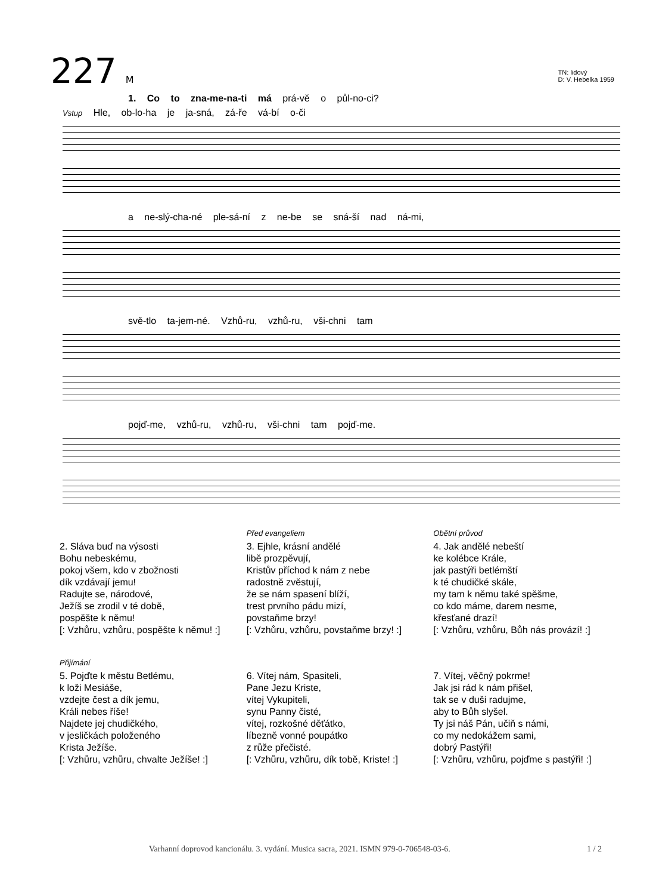227 M
TN: lidový
D: V. Hebelka 1959
1. Co to zna-me-na-ti má prá-vě o půl-no-ci?
Vstup Hle, ob-lo-ha je ja-sná, zá-ře vá-bí o-či
a ne-slý-cha-né ple-sá-ní z ne-be se sná-ší nad ná-mi,
svě-tlo ta-jem-né. Vzhů-ru, vzhů-ru, vši-chni tam
pojď-me, vzhů-ru, vzhů-ru, vši-chni tam pojď-me.
2. Sláva buď na výsosti
Bohu nebeskému,
pokoj všem, kdo v zbožnosti
dík vzdávají jemu!
Radujte se, národové,
Ježíš se zrodil v té době,
pospěšte k němu!
[: Vzhůru, vzhůru, pospěšte k němu! :]
Před evangeliem
3. Ejhle, krásní andělé
libě prozpěvují,
Kristův příchod k nám z nebe
radostně zvěstují,
že se nám spasení blíží,
trest prvního pádu mizí,
povstaňme brzy!
[: Vzhůru, vzhůru, povstaňme brzy! :]
Obětní průvod
4. Jak andělé nebeští
ke kolébce Krále,
jak pastýři betlémští
k té chudičké skále,
my tam k němu také spěšme,
co kdo máme, darem nesme,
křesťané drazí!
[: Vzhůru, vzhůru, Bůh nás provází! :]
Přijímání
5. Pojďte k městu Betlému,
k loži Mesiáše,
vzdejte čest a dík jemu,
Králi nebes říše!
Najdete jej chudičkého,
v jesličkách položeného
Krista Ježíše.
[: Vzhůru, vzhůru, chvalte Ježíše! :]
6. Vítej nám, Spasiteli,
Pane Jezu Kriste,
vítej Vykupiteli,
synu Panny čisté,
vítej, rozkošné děťátko,
líbezně vonné poupátko
z růže přečisté.
[: Vzhůru, vzhůru, dík tobě, Kriste! :]
7. Vítej, věčný pokrme!
Jak jsi rád k nám přišel,
tak se v duši radujme,
aby to Bůh slyšel.
Ty jsi náš Pán, učiň s námi,
co my nedokážem sami,
dobrý Pastýři!
[: Vzhůru, vzhůru, pojďme s pastýři! :]
Varhanní doprovod kancionálu. 3. vydání. Musica sacra, 2021. ISMN 979-0-706548-03-6. 1 / 2